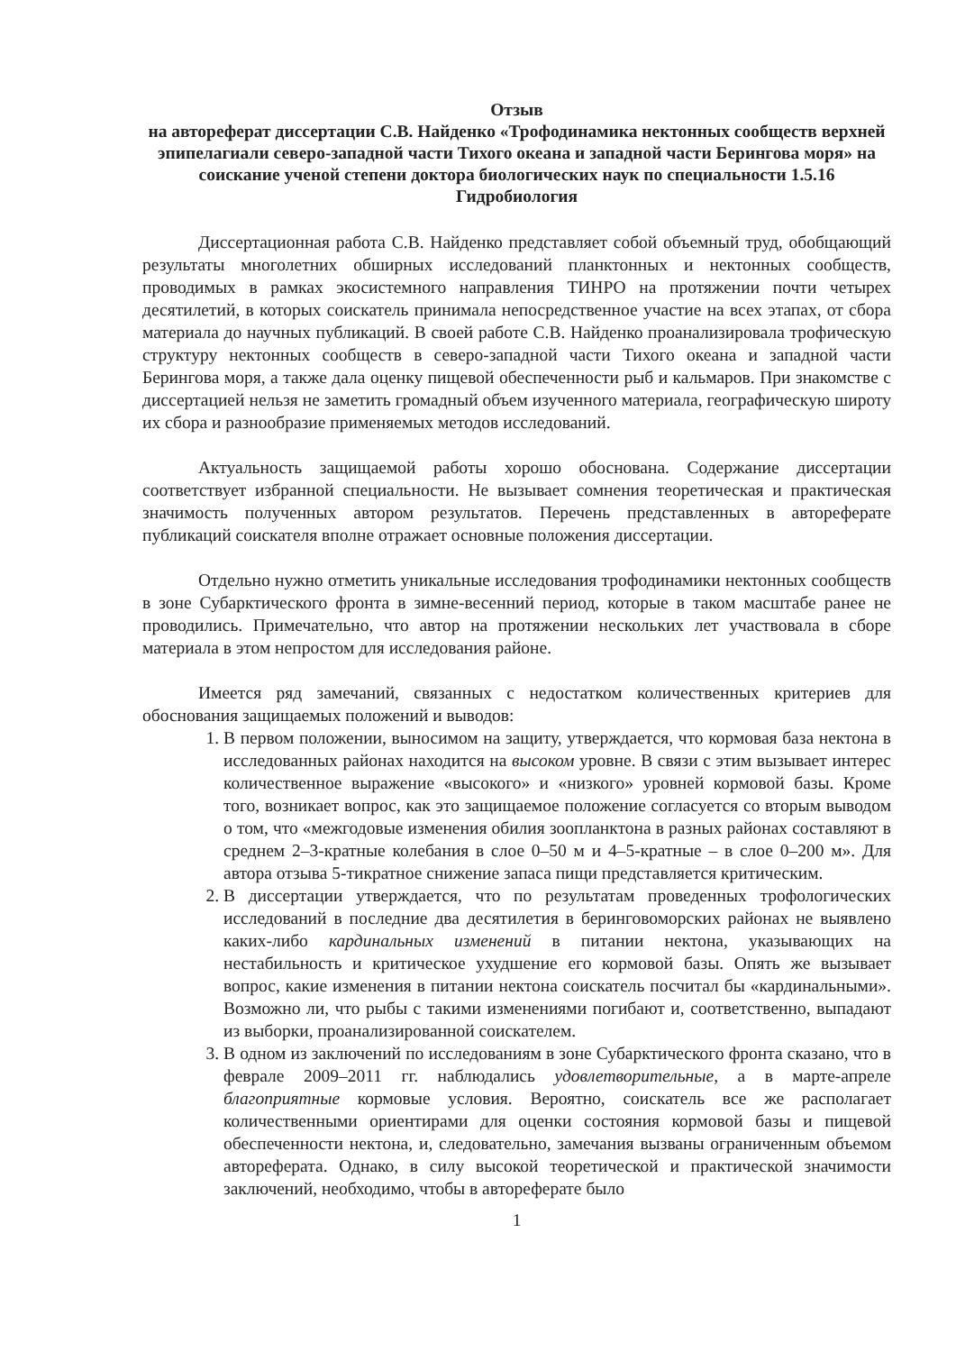Отзыв
на автореферат диссертации С.В. Найденко «Трофодинамика нектонных сообществ верхней эпипелагиали северо-западной части Тихого океана и западной части Берингова моря» на соискание ученой степени доктора биологических наук по специальности 1.5.16 Гидробиология
Диссертационная работа С.В. Найденко представляет собой объемный труд, обобщающий результаты многолетних обширных исследований планктонных и нектонных сообществ, проводимых в рамках экосистемного направления ТИНРО на протяжении почти четырех десятилетий, в которых соискатель принимала непосредственное участие на всех этапах, от сбора материала до научных публикаций. В своей работе С.В. Найденко проанализировала трофическую структуру нектонных сообществ в северо-западной части Тихого океана и западной части Берингова моря, а также дала оценку пищевой обеспеченности рыб и кальмаров. При знакомстве с диссертацией нельзя не заметить громадный объем изученного материала, географическую широту их сбора и разнообразие применяемых методов исследований.
Актуальность защищаемой работы хорошо обоснована. Содержание диссертации соответствует избранной специальности. Не вызывает сомнения теоретическая и практическая значимость полученных автором результатов. Перечень представленных в автореферате публикаций соискателя вполне отражает основные положения диссертации.
Отдельно нужно отметить уникальные исследования трофодинамики нектонных сообществ в зоне Субарктического фронта в зимне-весенний период, которые в таком масштабе ранее не проводились. Примечательно, что автор на протяжении нескольких лет участвовала в сборе материала в этом непростом для исследования районе.
Имеется ряд замечаний, связанных с недостатком количественных критериев для обоснования защищаемых положений и выводов:
1. В первом положении, выносимом на защиту, утверждается, что кормовая база нектона в исследованных районах находится на высоком уровне. В связи с этим вызывает интерес количественное выражение «высокого» и «низкого» уровней кормовой базы. Кроме того, возникает вопрос, как это защищаемое положение согласуется со вторым выводом о том, что «межгодовые изменения обилия зоопланктона в разных районах составляют в среднем 2–3-кратные колебания в слое 0–50 м и 4–5-кратные – в слое 0–200 м». Для автора отзыва 5-тикратное снижение запаса пищи представляется критическим.
2. В диссертации утверждается, что по результатам проведенных трофологических исследований в последние два десятилетия в беринговоморских районах не выявлено каких-либо кардинальных изменений в питании нектона, указывающих на нестабильность и критическое ухудшение его кормовой базы. Опять же вызывает вопрос, какие изменения в питании нектона соискатель посчитал бы «кардинальными». Возможно ли, что рыбы с такими изменениями погибают и, соответственно, выпадают из выборки, проанализированной соискателем.
3. В одном из заключений по исследованиям в зоне Субарктического фронта сказано, что в феврале 2009–2011 гг. наблюдались удовлетворительные, а в марте-апреле благоприятные кормовые условия. Вероятно, соискатель все же располагает количественными ориентирами для оценки состояния кормовой базы и пищевой обеспеченности нектона, и, следовательно, замечания вызваны ограниченным объемом автореферата. Однако, в силу высокой теоретической и практической значимости заключений, необходимо, чтобы в автореферате было
1